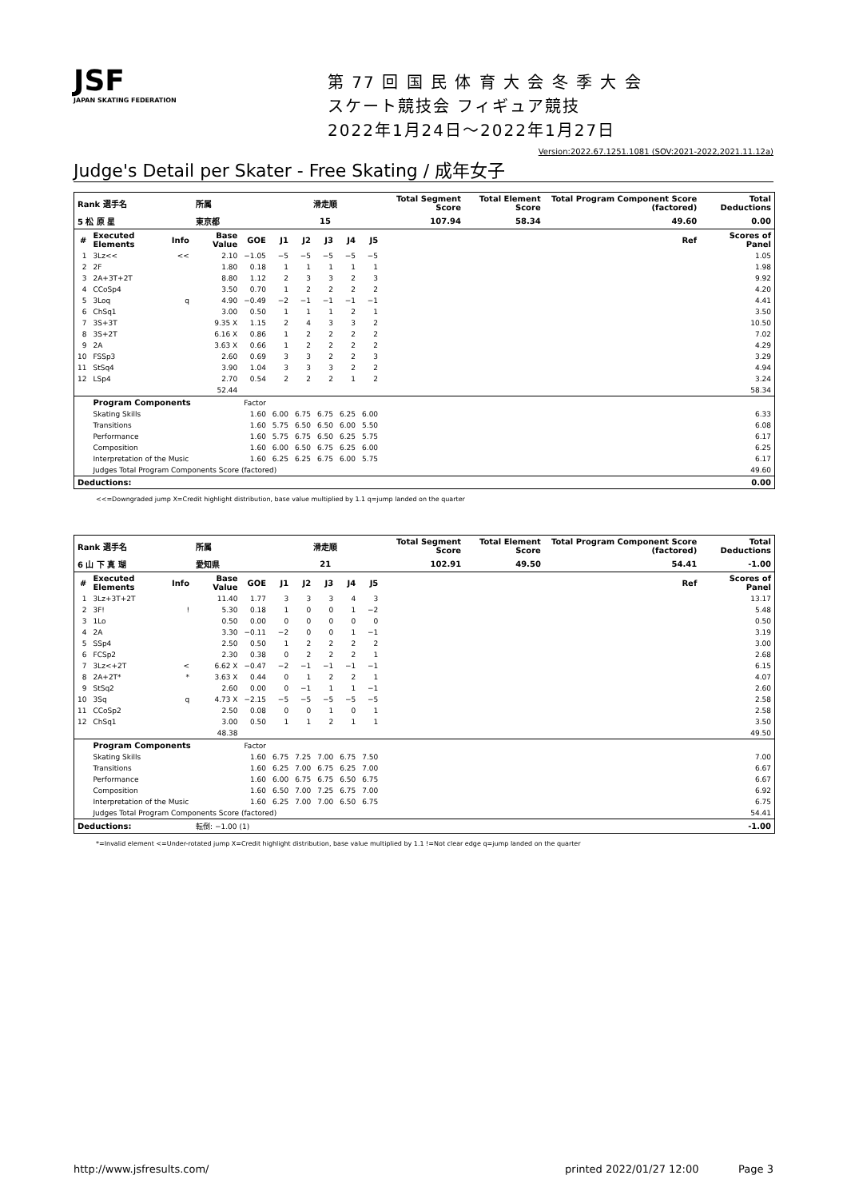JSF
JAPAN SKATING FEDERATION
第 77 回 国 民 体 育 大 会 冬 季 大 会
スケート競技会 フィギュア競技
2022年1月24日～2022年1月27日
Version:2022.67.1251.1081 (SOV:2021-2022,2021.11.12a)
Judge's Detail per Skater - Free Skating / 成年女子
| Rank 選手名 | | | 所属 | | 滑走順 | | | | | Total Segment Score | Total Element Score | Total Program Component Score (factored) | Total Deductions |
| --- | --- | --- | --- | --- | --- | --- | --- | --- | --- | --- | --- | --- | --- |
| 5 松 原 星 | | | 東京都 | | 15 | | | | | 107.94 | 58.34 | 49.60 | 0.00 |
| # | Executed Elements | Info | Base Value | GOE | J1 | J2 | J3 | J4 | J5 | | | Ref | Scores of Panel |
| 1 | 3Lz<< | << | 2.10 | −1.05 | −5 | −5 | −5 | −5 | −5 | | | | 1.05 |
| 2 | 2F | | 1.80 | 0.18 | 1 | 1 | 1 | 1 | 1 | | | | 1.98 |
| 3 | 2A+3T+2T | | 8.80 | 1.12 | 2 | 3 | 3 | 2 | 3 | | | | 9.92 |
| 4 | CCoSp4 | | 3.50 | 0.70 | 1 | 2 | 2 | 2 | 2 | | | | 4.20 |
| 5 | 3Loq | q | 4.90 | −0.49 | −2 | −1 | −1 | −1 | −1 | | | | 4.41 |
| 6 | ChSq1 | | 3.00 | 0.50 | 1 | 1 | 1 | 2 | 1 | | | | 3.50 |
| 7 | 3S+3T | | 9.35 X | 1.15 | 2 | 4 | 3 | 3 | 2 | | | | 10.50 |
| 8 | 3S+2T | | 6.16 X | 0.86 | 1 | 2 | 2 | 2 | 2 | | | | 7.02 |
| 9 | 2A | | 3.63 X | 0.66 | 1 | 2 | 2 | 2 | 2 | | | | 4.29 |
| 10 | FSSp3 | | 2.60 | 0.69 | 3 | 3 | 2 | 2 | 3 | | | | 3.29 |
| 11 | StSq4 | | 3.90 | 1.04 | 3 | 3 | 3 | 2 | 2 | | | | 4.94 |
| 12 | LSp4 | | 2.70 | 0.54 | 2 | 2 | 2 | 1 | 2 | | | | 3.24 |
| | | | 52.44 | | | | | | | | | | 58.34 |
| | Program Components | | | Factor | | | | | | | | | |
| | Skating Skills | | | 1.60 | 6.00 | 6.75 | 6.75 | 6.25 | 6.00 | | | | 6.33 |
| | Transitions | | | 1.60 | 5.75 | 6.50 | 6.50 | 6.00 | 5.50 | | | | 6.08 |
| | Performance | | | 1.60 | 5.75 | 6.75 | 6.50 | 6.25 | 5.75 | | | | 6.17 |
| | Composition | | | 1.60 | 6.00 | 6.50 | 6.75 | 6.25 | 6.00 | | | | 6.25 |
| | Interpretation of the Music | | | 1.60 | 6.25 | 6.25 | 6.75 | 6.00 | 5.75 | | | | 6.17 |
| | Judges Total Program Components Score (factored) | | | | | | | | | | | | 49.60 |
| Deductions: | | | | | | | | | | | | | 0.00 |
<<=Downgraded jump X=Credit highlight distribution, base value multiplied by 1.1 q=jump landed on the quarter
| Rank 選手名 | | | 所属 | | 滑走順 | | | | | Total Segment Score | Total Element Score | Total Program Component Score (factored) | Total Deductions |
| --- | --- | --- | --- | --- | --- | --- | --- | --- | --- | --- | --- | --- | --- |
| 6 山 下 真 瑚 | | | 愛知県 | | 21 | | | | | 102.91 | 49.50 | 54.41 | -1.00 |
| # | Executed Elements | Info | Base Value | GOE | J1 | J2 | J3 | J4 | J5 | | | Ref | Scores of Panel |
| 1 | 3Lz+3T+2T | | 11.40 | 1.77 | 3 | 3 | 3 | 4 | 3 | | | | 13.17 |
| 2 | 3F! | ! | 5.30 | 0.18 | 1 | 0 | 0 | 1 | −2 | | | | 5.48 |
| 3 | 1Lo | | 0.50 | 0.00 | 0 | 0 | 0 | 0 | 0 | | | | 0.50 |
| 4 | 2A | | 3.30 | −0.11 | −2 | 0 | 0 | 1 | −1 | | | | 3.19 |
| 5 | SSp4 | | 2.50 | 0.50 | 1 | 2 | 2 | 2 | 2 | | | | 3.00 |
| 6 | FCSp2 | | 2.30 | 0.38 | 0 | 2 | 2 | 2 | 1 | | | | 2.68 |
| 7 | 3Lz<+2T | < | 6.62 X | −0.47 | −2 | −1 | −1 | −1 | −1 | | | | 6.15 |
| 8 | 2A+2T* | * | 3.63 X | 0.44 | 0 | 1 | 2 | 2 | 1 | | | | 4.07 |
| 9 | StSq2 | | 2.60 | 0.00 | 0 | −1 | 1 | 1 | −1 | | | | 2.60 |
| 10 | 3Sq | q | 4.73 X | −2.15 | −5 | −5 | −5 | −5 | −5 | | | | 2.58 |
| 11 | CCoSp2 | | 2.50 | 0.08 | 0 | 0 | 1 | 0 | 1 | | | | 2.58 |
| 12 | ChSq1 | | 3.00 | 0.50 | 1 | 1 | 2 | 1 | 1 | | | | 3.50 |
| | | | 48.38 | | | | | | | | | | 49.50 |
| | Program Components | | | Factor | | | | | | | | | |
| | Skating Skills | | | 1.60 | 6.75 | 7.25 | 7.00 | 6.75 | 7.50 | | | | 7.00 |
| | Transitions | | | 1.60 | 6.25 | 7.00 | 6.75 | 6.25 | 7.00 | | | | 6.67 |
| | Performance | | | 1.60 | 6.00 | 6.75 | 6.75 | 6.50 | 6.75 | | | | 6.67 |
| | Composition | | | 1.60 | 6.50 | 7.00 | 7.25 | 6.75 | 7.00 | | | | 6.92 |
| | Interpretation of the Music | | | 1.60 | 6.25 | 7.00 | 7.00 | 6.50 | 6.75 | | | | 6.75 |
| | Judges Total Program Components Score (factored) | | | | | | | | | | | | 54.41 |
| Deductions: | | | 転倒: −1.00 (1) | | | | | | | | | | -1.00 |
*=Invalid element <=Under-rotated jump X=Credit highlight distribution, base value multiplied by 1.1 !=Not clear edge q=jump landed on the quarter
http://www.jsfresults.com/ printed 2022/01/27 12:00 Page 3